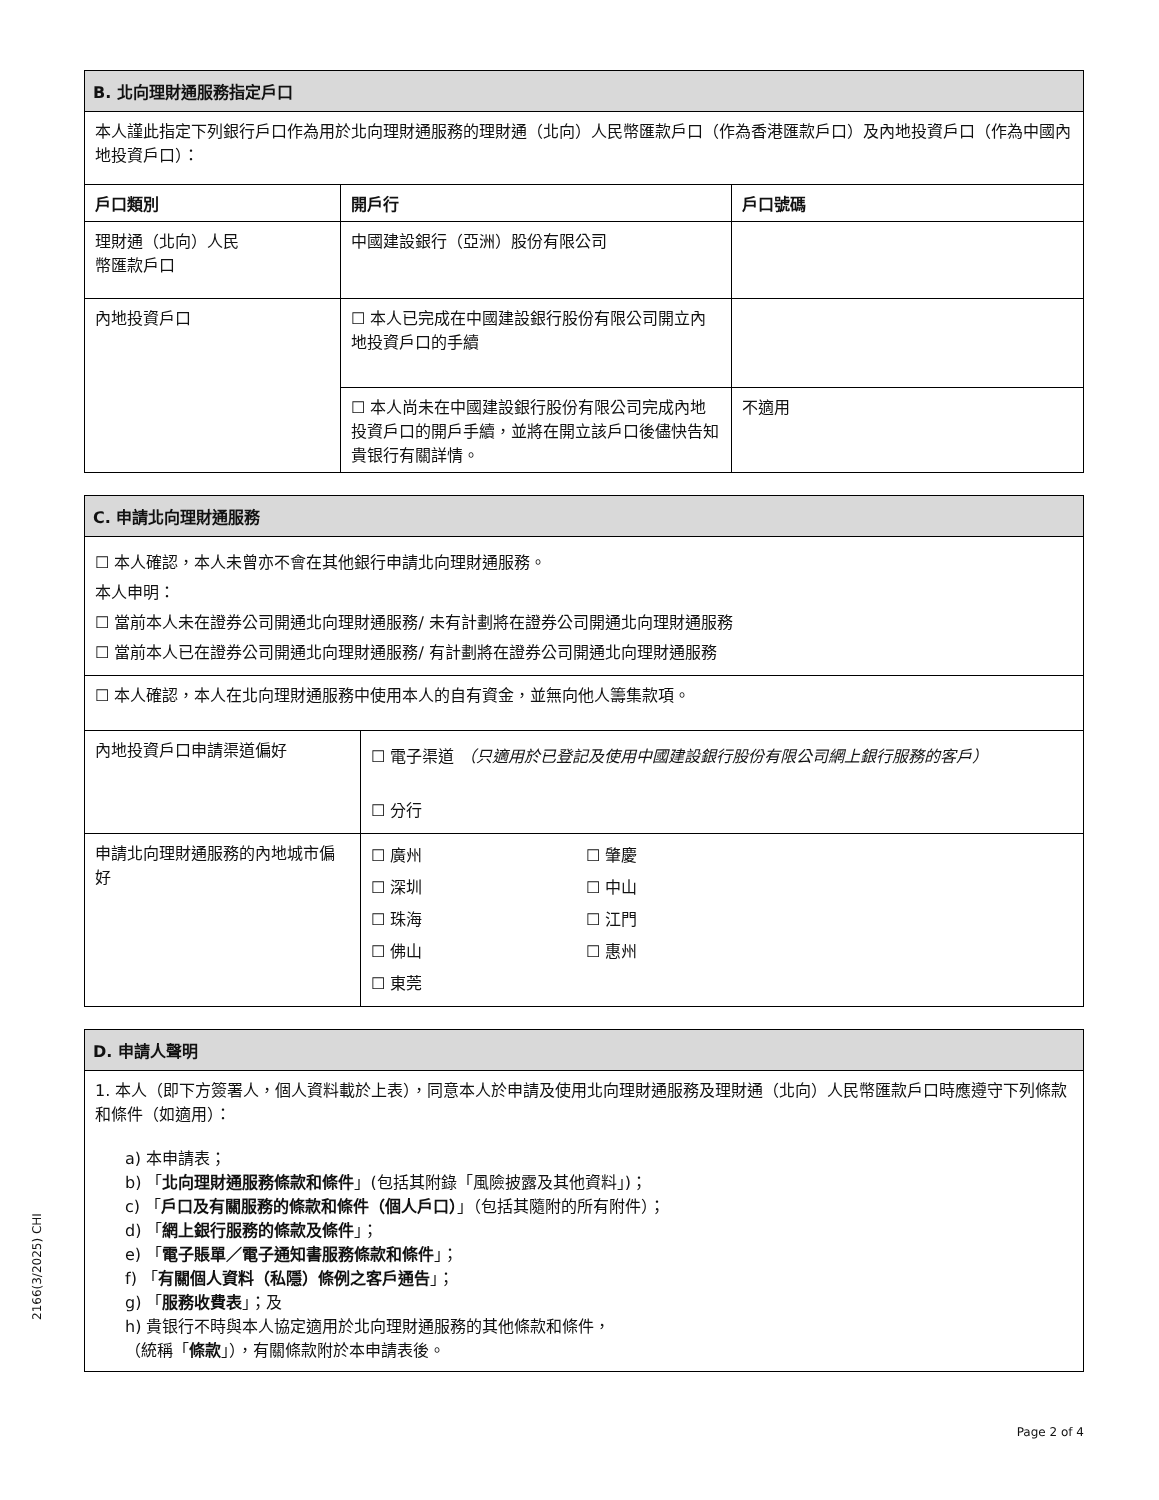| B. 北向理財通服務指定戶口 | | |
| 本人謹此指定下列銀行戶口作為用於北向理財通服務的理財通（北向）人民幣匯款戶口（作為香港匯款戶口）及內地投資戶口（作為中國內地投資戶口）： | | |
| 戶口類別 | 開戶行 | 戶口號碼 |
| 理財通（北向）人民 幣匯款戶口 | 中國建設銀行（亞洲）股份有限公司 | |
| 內地投資戶口 | ☐ 本人已完成在中國建設銀行股份有限公司開立內地投資戶口的手續 | |
| | ☐ 本人尚未在中國建設銀行股份有限公司完成內地投資戶口的開戶手續，並將在開立該戶口後儘快告知貴银行有關詳情。 | 不適用 |
| C. 申請北向理財通服務 | |
| ☐ 本人確認，本人未曾亦不會在其他銀行申請北向理財通服務。 本人申明： ☐ 當前本人未在證券公司開通北向理財通服務/ 未有計劃將在證券公司開通北向理財通服務 ☐ 當前本人已在證券公司開通北向理財通服務/ 有計劃將在證券公司開通北向理財通服務 | |
| ☐ 本人確認，本人在北向理財通服務中使用本人的自有資金，並無向他人籌集款項。 | |
| 內地投資戶口申請渠道偏好 | ☐ 電子渠道 （只適用於已登記及使用中國建設銀行股份有限公司網上銀行服務的客戶） ☐ 分行 |
| 申請北向理財通服務的內地城市偏好 | ☐ 廣州 ☐ 肇慶 ☐ 深圳 ☐ 中山 ☐ 珠海 ☐ 江門 ☐ 佛山 ☐ 惠州 ☐ 東莞 |
| D. 申請人聲明 |
| 1. 本人（即下方簽署人，個人資料載於上表），同意本人於申請及使用北向理財通服務及理財通（北向）人民幣匯款戶口時應遵守下列條款和條件（如適用）： a) 本申請表； b) 「 北向理財通服務條款和條件 」(包括其附錄「風險披露及其他資料」)； c) 「 戶口及有關服務的條款和條件（個人戶口） 」（包括其隨附的所有附件）； d) 「 網上銀行服務的條款及條件 」； e) 「 電子賬單／電子通知書服務條款和條件 」； f) 「 有關個人資料（私隱）條例之客戶通告 」； g) 「 服務收費表 」；及 h) 貴银行不時與本人協定適用於北向理財通服務的其他條款和條件， （統稱「 條款 」），有關條款附於本申請表後。 |
2166(3/2025) CHI
Page 2 of 4